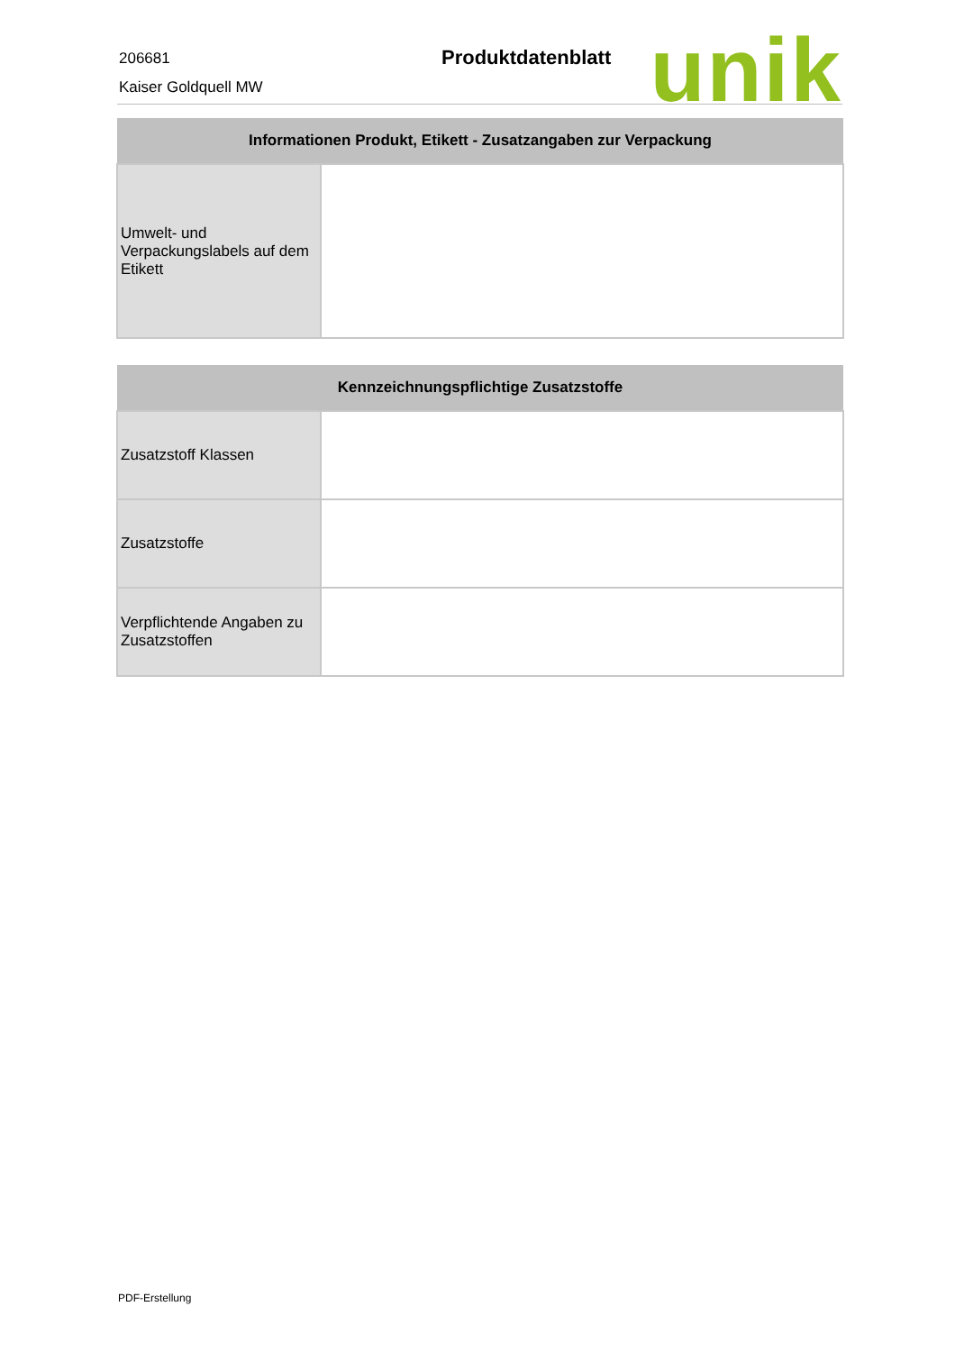206681
Kaiser Goldquell MW
Produktdatenblatt unik
| Informationen Produkt, Etikett - Zusatzangaben zur Verpackung | |
| --- | --- |
| Umwelt- und Verpackungslabels auf dem Etikett | |
| Kennzeichnungspflichtige Zusatzstoffe | |
| --- | --- |
| Zusatzstoff Klassen | |
| Zusatzstoffe | |
| Verpflichtende Angaben zu Zusatzstoffen | |
PDF-Erstellung